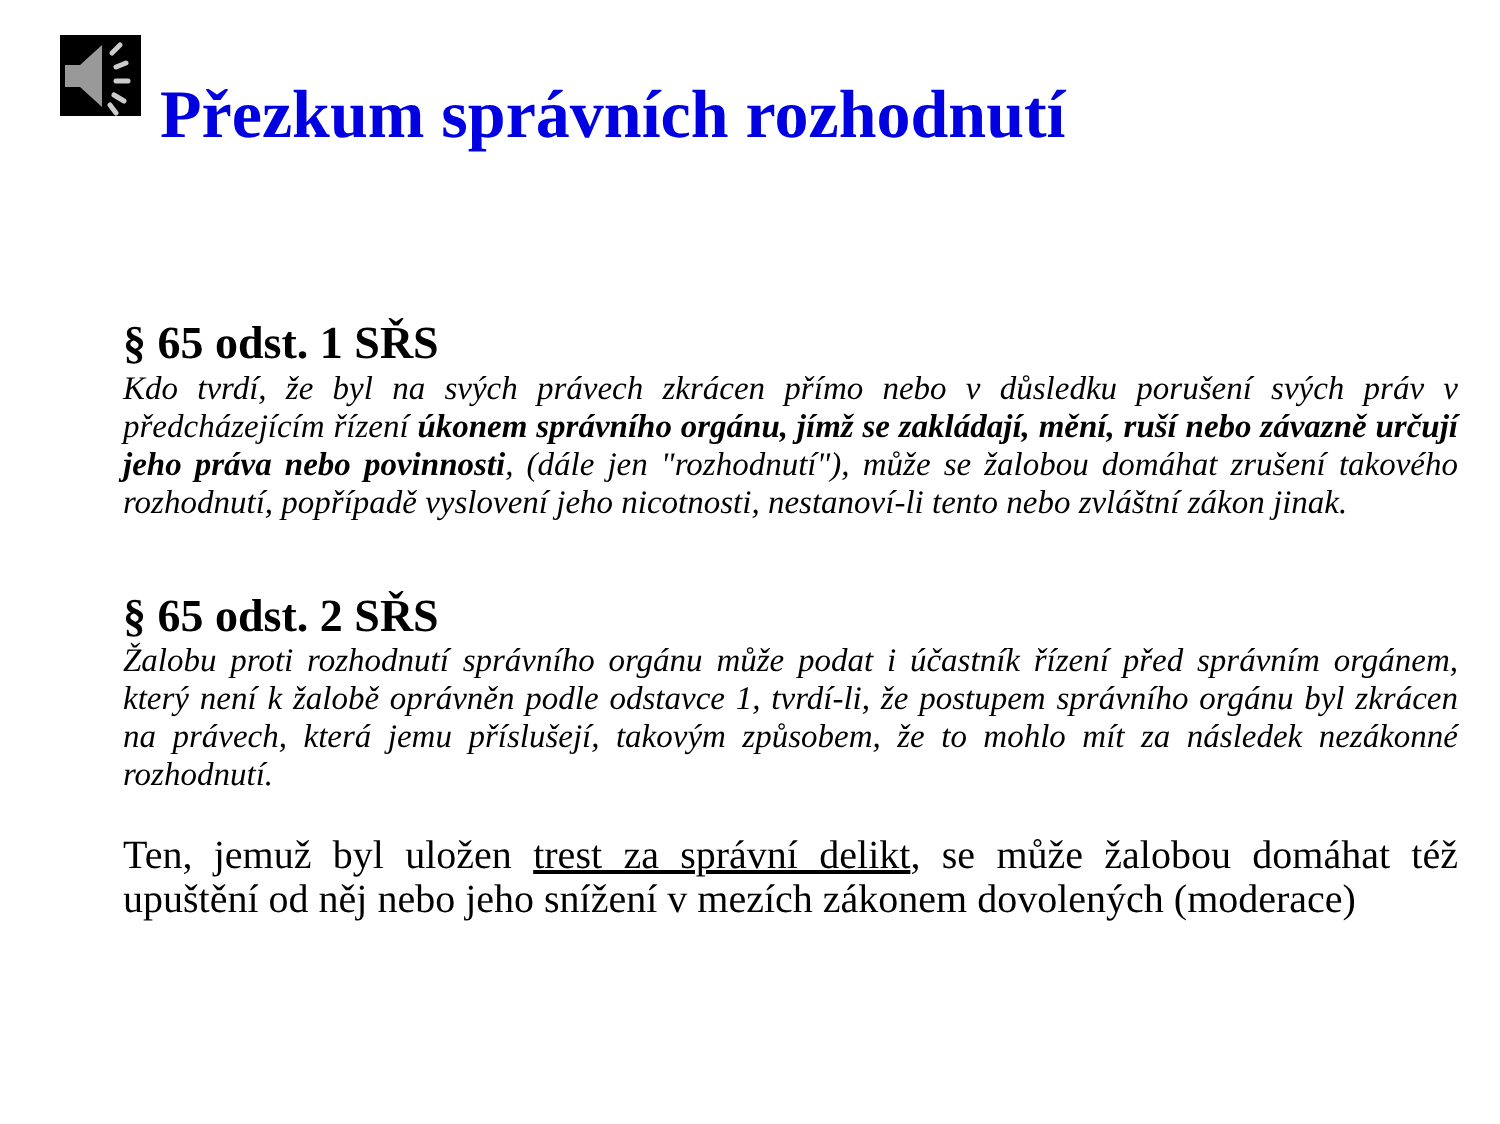Přezkum správních rozhodnutí
§ 65 odst. 1 SŘS
Kdo tvrdí, že byl na svých právech zkrácen přímo nebo v důsledku porušení svých práv v předcházejícím řízení úkonem správního orgánu, jímž se zakládají, mění, ruší nebo závazně určují jeho práva nebo povinnosti, (dále jen "rozhodnutí"), může se žalobou domáhat zrušení takového rozhodnutí, popřípadě vyslovení jeho nicotnosti, nestanoví-li tento nebo zvláštní zákon jinak.
§ 65 odst. 2 SŘS
Žalobu proti rozhodnutí správního orgánu může podat i účastník řízení před správním orgánem, který není k žalobě oprávněn podle odstavce 1, tvrdí-li, že postupem správního orgánu byl zkrácen na právech, která jemu příslušejí, takovým způsobem, že to mohlo mít za následek nezákonné rozhodnutí.
Ten, jemuž byl uložen trest za správní delikt, se může žalobou domáhat též upuštění od něj nebo jeho snížení v mezích zákonem dovolených (moderace)